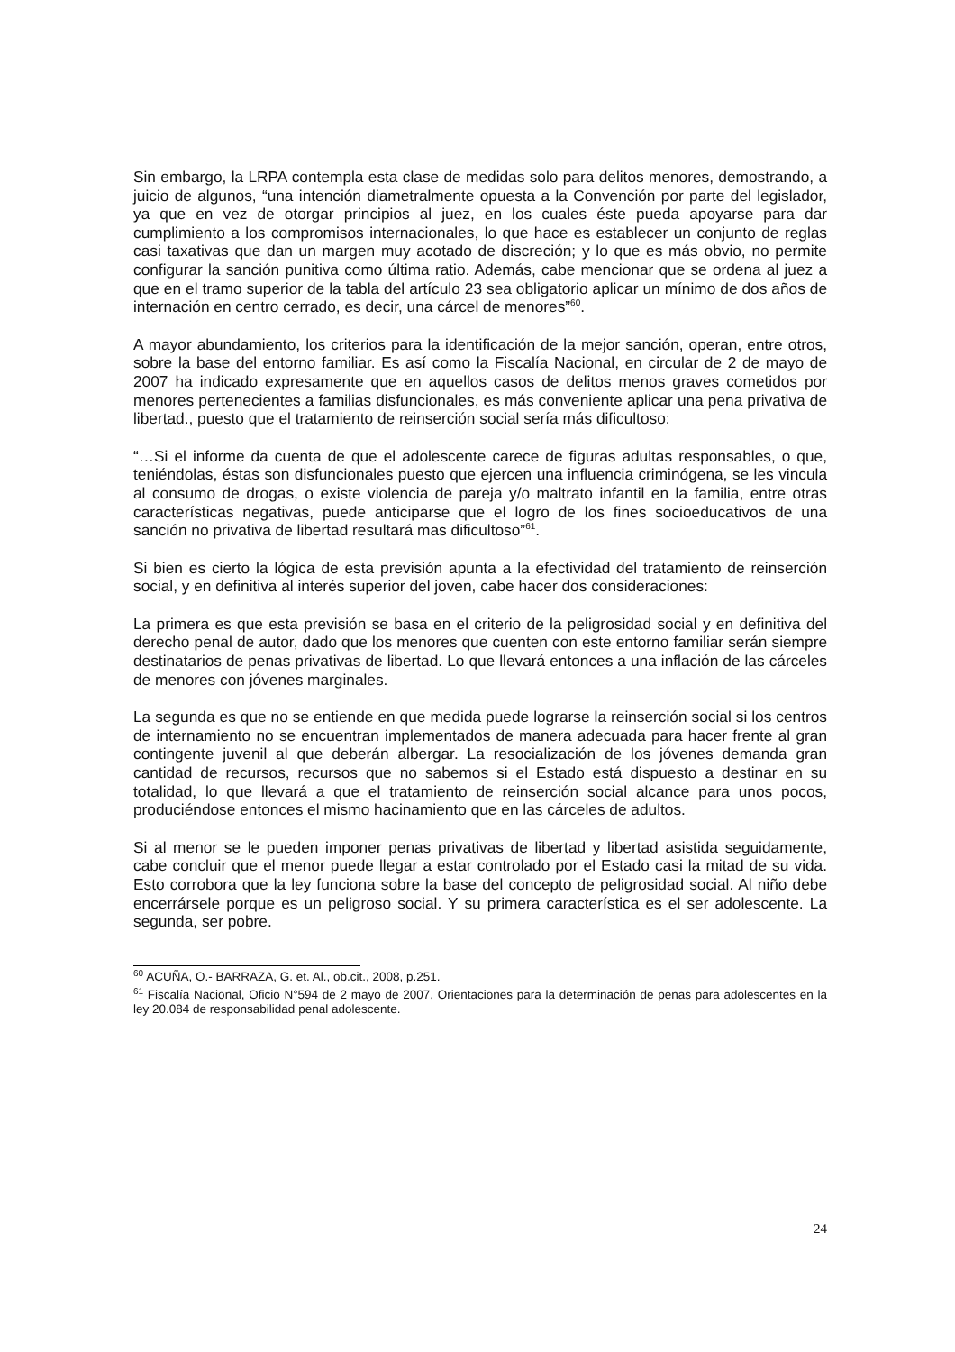Sin embargo, la LRPA contempla esta clase de medidas solo para delitos menores, demostrando, a juicio de algunos, “una intención diametralmente opuesta a la Convención por parte del legislador, ya que en vez de otorgar principios al juez, en los cuales éste pueda apoyarse para dar cumplimiento a los compromisos internacionales, lo que hace es establecer un conjunto de reglas casi taxativas que dan un margen muy acotado de discreción; y lo que es más obvio, no permite configurar la sanción punitiva como última ratio. Además, cabe mencionar que se ordena al juez a que en el tramo superior de la tabla del artículo 23 sea obligatorio aplicar un mínimo de dos años de internación en centro cerrado, es decir, una cárcel de menores”<sup>60</sup>.
A mayor abundamiento, los criterios para la identificación de la mejor sanción, operan, entre otros, sobre la base del entorno familiar. Es así como la Fiscalía Nacional, en circular de 2 de mayo de 2007 ha indicado expresamente que en aquellos casos de delitos menos graves cometidos por menores pertenecientes a familias disfuncionales, es más conveniente aplicar una pena privativa de libertad., puesto que el tratamiento de reinserción social sería más dificultoso:
“…Si el informe da cuenta de que el adolescente carece de figuras adultas responsables, o que, teniéndolas, éstas son disfuncionales puesto que ejercen una influencia criminógena, se les vincula al consumo de drogas, o existe violencia de pareja y/o maltrato infantil en la familia, entre otras características negativas, puede anticiparse que el logro de los fines socioeducativos de una sanción no privativa de libertad resultará mas dificultoso”<sup>61</sup>.
Si bien es cierto la lógica de esta previsión apunta a la efectividad del tratamiento de reinserción social, y en definitiva al interés superior del joven, cabe hacer dos consideraciones:
La primera es que esta previsión se basa en el criterio de la peligrosidad social y en definitiva del derecho penal de autor, dado que los menores que cuenten con este entorno familiar serán siempre destinatarios de penas privativas de libertad. Lo que llevará entonces a una inflación de las cárceles de menores con jóvenes marginales.
La segunda es que no se entiende en que medida puede lograrse la reinserción social si los centros de internamiento no se encuentran implementados de manera adecuada para hacer frente al gran contingente juvenil al que deberán albergar. La resocialización de los jóvenes demanda gran cantidad de recursos, recursos que no sabemos si el Estado está dispuesto a destinar en su totalidad, lo que llevará a que el tratamiento de reinserción social alcance para unos pocos, produciéndose entonces el mismo hacinamiento que en las cárceles de adultos.
Si al menor se le pueden imponer penas privativas de libertad y libertad asistida seguidamente, cabe concluir que el menor puede llegar a estar controlado por el Estado casi la mitad de su vida. Esto corrobora que la ley funciona sobre la base del concepto de peligrosidad social. Al niño debe encerrársele porque es un peligroso social. Y su primera característica es el ser adolescente. La segunda, ser pobre.
<sup>60</sup> ACUÑA, O.- BARRAZA, G. et. Al., ob.cit., 2008, p.251.
<sup>61</sup> Fiscalía Nacional, Oficio N°594 de 2 mayo de 2007, Orientaciones para la determinación de penas para adolescentes en la ley 20.084 de responsabilidad penal adolescente.
24